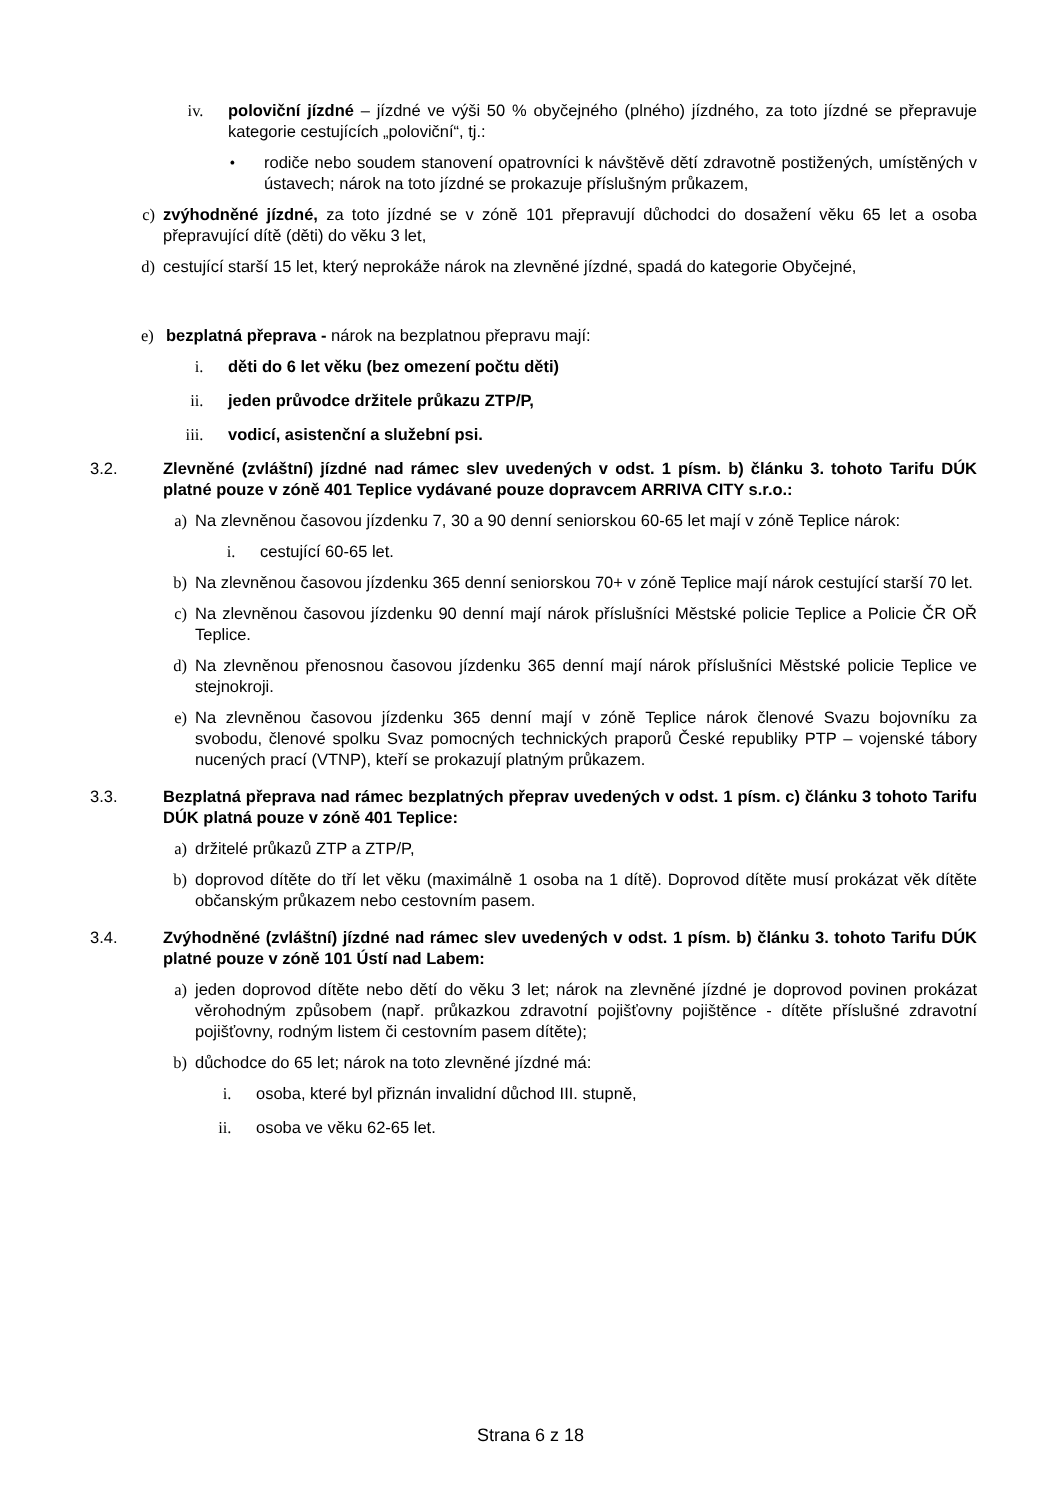iv. poloviční jízdné – jízdné ve výši 50 % obyčejného (plného) jízdného, za toto jízdné se přepravuje kategorie cestujících „poloviční“, tj.:
• rodiče nebo soudem stanovení opatrovníci k návštěvě dětí zdravotně postižených, umístěných v ústavech; nárok na toto jízdné se prokazuje příslušným průkazem,
c) zvýhodněné jízdné, za toto jízdné se v zóně 101 přepravují důchodci do dosažení věku 65 let a osoba přepravující dítě (děti) do věku 3 let,
d) cestující starší 15 let, který neprokáže nárok na zlevněné jízdné, spadá do kategorie Obyčejné,
e) bezplatná přeprava - nárok na bezplatnou přepravu mají:
i. děti do 6 let věku (bez omezení počtu děti)
ii. jeden průvodce držitele průkazu ZTP/P,
iii. vodicí, asistenční a služební psi.
3.2. Zlevněné (zvláštní) jízdné nad rámec slev uvedených v odst. 1 písm. b) článku 3. tohoto Tarifu DÚK platné pouze v zóně 401 Teplice vydávané pouze dopravcem ARRIVA CITY s.r.o.:
a) Na zlevněnou časovou jízdenku 7, 30 a 90 denní seniorskou 60-65 let mají v zóně Teplice nárok:
i. cestující 60-65 let.
b) Na zlevněnou časovou jízdenku 365 denní seniorskou 70+ v zóně Teplice mají nárok cestující starší 70 let.
c) Na zlevněnou časovou jízdenku 90 denní mají nárok příslušníci Městské policie Teplice a Policie ČR OŘ Teplice.
d) Na zlevněnou přenosnou časovou jízdenku 365 denní mají nárok příslušníci Městské policie Teplice ve stejnokroji.
e) Na zlevněnou časovou jízdenku 365 denní mají v zóně Teplice nárok členové Svazu bojovníku za svobodu, členové spolku Svaz pomocných technických praporů České republiky PTP – vojenské tábory nucených prací (VTNP), kteří se prokazují platným průkazem.
3.3. Bezplatná přeprava nad rámec bezplatných přeprav uvedených v odst. 1 písm. c) článku 3 tohoto Tarifu DÚK platná pouze v zóně 401 Teplice:
a) držitelé průkazů ZTP a ZTP/P,
b) doprovod dítěte do tří let věku (maximálně 1 osoba na 1 dítě). Doprovod dítěte musí prokázat věk dítěte občanským průkazem nebo cestovním pasem.
3.4. Zvýhodněné (zvláštní) jízdné nad rámec slev uvedených v odst. 1 písm. b) článku 3. tohoto Tarifu DÚK platné pouze v zóně 101 Ústí nad Labem:
a) jeden doprovod dítěte nebo dětí do věku 3 let; nárok na zlevněné jízdné je doprovod povinen prokázat věrohodným způsobem (např. průkazkou zdravotní pojišťovny pojištěnce - dítěte příslušné zdravotní pojišťovny, rodným listem či cestovním pasem dítěte);
b) důchodce do 65 let; nárok na toto zlevněné jízdné má:
i. osoba, které byl přiznán invalidní důchod III. stupně,
ii. osoba ve věku 62-65 let.
Strana 6 z 18